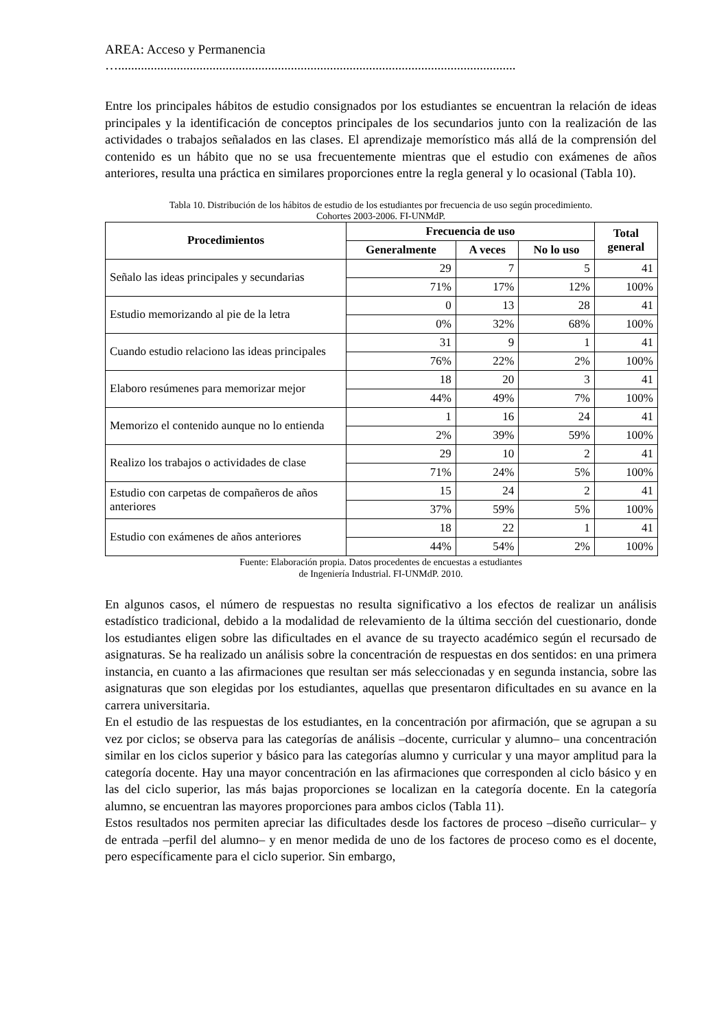AREA: Acceso y Permanencia
…..........................................................................................................................
Entre los principales hábitos de estudio consignados por los estudiantes se encuentran la relación de ideas principales y la identificación de conceptos principales de los secundarios junto con la realización de las actividades o trabajos señalados en las clases. El aprendizaje memorístico más allá de la comprensión del contenido es un hábito que no se usa frecuentemente mientras que el estudio con exámenes de años anteriores, resulta una práctica en similares proporciones entre la regla general y lo ocasional (Tabla 10).
Tabla 10. Distribución de los hábitos de estudio de los estudiantes por frecuencia de uso según procedimiento.
Cohortes 2003-2006. FI-UNMdP.
| Procedimientos | Frecuencia de uso | | | Total general |
| --- | --- | --- | --- | --- |
| | Generalmente | A veces | No lo uso | |
| Señalo las ideas principales y secundarias | 29 | 7 | 5 | 41 |
| | 71% | 17% | 12% | 100% |
| Estudio memorizando al pie de la letra | 0 | 13 | 28 | 41 |
| | 0% | 32% | 68% | 100% |
| Cuando estudio relaciono las ideas principales | 31 | 9 | 1 | 41 |
| | 76% | 22% | 2% | 100% |
| Elaboro resúmenes para memorizar mejor | 18 | 20 | 3 | 41 |
| | 44% | 49% | 7% | 100% |
| Memorizo el contenido aunque no lo entienda | 1 | 16 | 24 | 41 |
| | 2% | 39% | 59% | 100% |
| Realizo los trabajos o actividades de clase | 29 | 10 | 2 | 41 |
| | 71% | 24% | 5% | 100% |
| Estudio con carpetas de compañeros de años anteriores | 15 | 24 | 2 | 41 |
| | 37% | 59% | 5% | 100% |
| Estudio con exámenes de años anteriores | 18 | 22 | 1 | 41 |
| | 44% | 54% | 2% | 100% |
Fuente: Elaboración propia. Datos procedentes de encuestas a estudiantes
de Ingeniería Industrial. FI-UNMdP. 2010.
En algunos casos, el número de respuestas no resulta significativo a los efectos de realizar un análisis estadístico tradicional, debido a la modalidad de relevamiento de la última sección del cuestionario, donde los estudiantes eligen sobre las dificultades en el avance de su trayecto académico según el recursado de asignaturas. Se ha realizado un análisis sobre la concentración de respuestas en dos sentidos: en una primera instancia, en cuanto a las afirmaciones que resultan ser más seleccionadas y en segunda instancia, sobre las asignaturas que son elegidas por los estudiantes, aquellas que presentaron dificultades en su avance en la carrera universitaria.
En el estudio de las respuestas de los estudiantes, en la concentración por afirmación, que se agrupan a su vez por ciclos; se observa para las categorías de análisis –docente, curricular y alumno– una concentración similar en los ciclos superior y básico para las categorías alumno y curricular y una mayor amplitud para la categoría docente. Hay una mayor concentración en las afirmaciones que corresponden al ciclo básico y en las del ciclo superior, las más bajas proporciones se localizan en la categoría docente. En la categoría alumno, se encuentran las mayores proporciones para ambos ciclos (Tabla 11).
Estos resultados nos permiten apreciar las dificultades desde los factores de proceso –diseño curricular– y de entrada –perfil del alumno– y en menor medida de uno de los factores de proceso como es el docente, pero específicamente para el ciclo superior. Sin embargo,